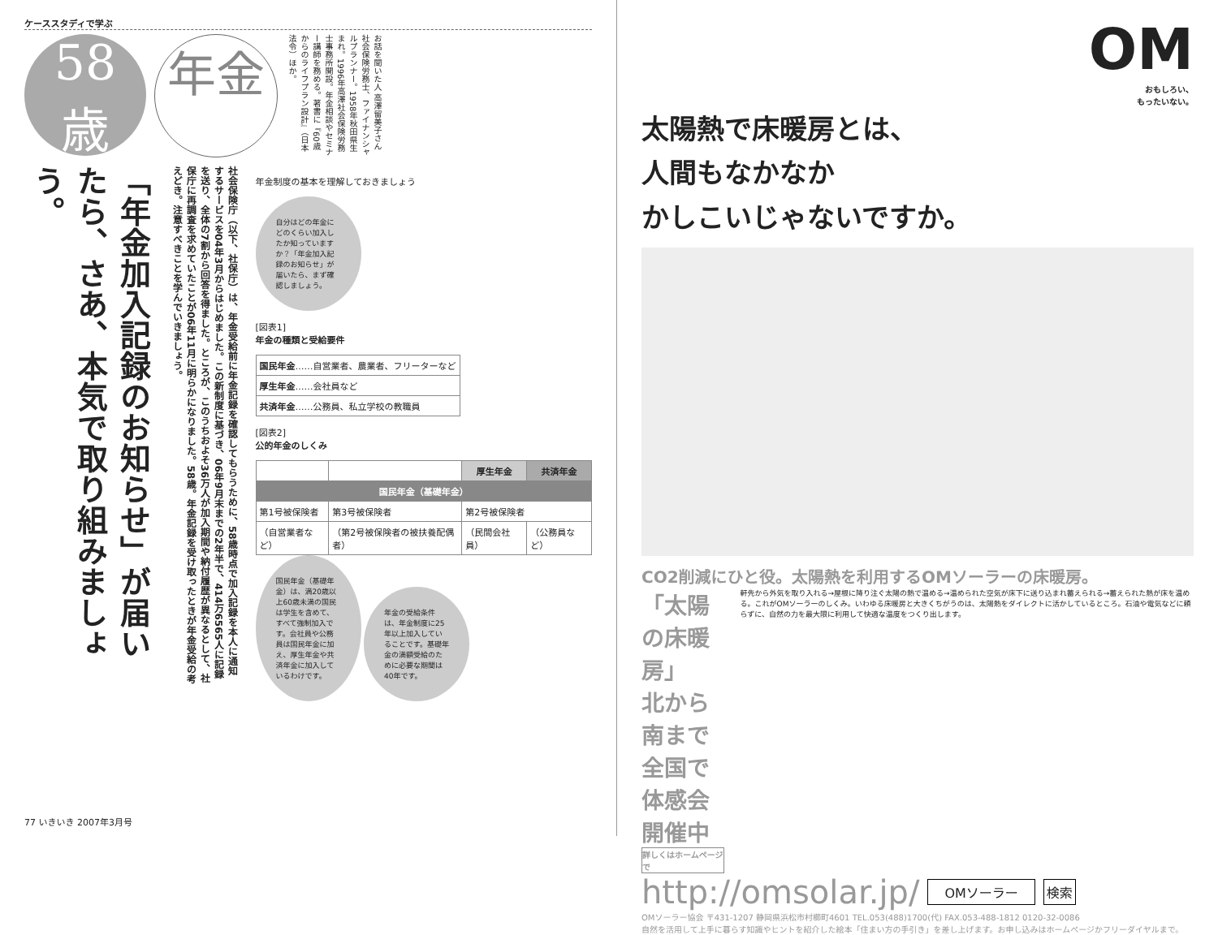ケーススタディで学ぶ
58
歳
年金
お話を聞いた人 高澤留美子さん 社会保険労務士、ファイナンシャルプランナー。1958年秋田県生まれ。1996年高澤社会保険労務士事務所開設。年金相談やセミナー講師を務める。著書に『60歳からのライフプラン設計』（日本法令）ほか。
「年金加入記録のお知らせ」が届いたら、さあ、本気で取り組みましょう。
社会保険庁（以下、社保庁）は、年金受給前に年金記録を確認してもらうために、58歳時点で加入記録を本人に通知するサービスを04年3月からはじめました。この新制度に基づき、06年9月末までの2年半で、414万6565人に記録を送り、全体の7割から回答を得ました。ところが、このうちおよそ36万人が加入期間や納付履歴が異なるとして、社保庁に再調査を求めていたことが06年11月に明らかになりました。58歳。年金記録を受け取ったときが年金受給の考えどき。注意すべきことを学んでいきましょう。
年金制度の基本を理解しておきましょう
自分はどの年金にどのくらい加入したか知っていますか？「年金加入記録のお知らせ」が届いたら、まず確認しましょう。
[図表1]
年金の種類と受給要件
| 国民年金 ……自営業者、農業者、フリーターなど |
| 厚生年金 ……会社員など |
| 共済年金 ……公務員、私立学校の教職員 |
[図表2]
公的年金のしくみ
| | | 厚生年金 | 共済年金 |
| 国民年金（基礎年金） | | | |
| 第1号被保険者 | 第3号被保険者 | 第2号被保険者 | |
| （自営業者など） | （第2号被保険者の被扶養配偶者） | （民間会社員） | （公務員など） |
国民年金（基礎年金）は、満20歳以上60歳未満の国民は学生を含めて、すべて強制加入です。会社員や公務員は国民年金に加え、厚生年金や共済年金に加入しているわけです。
年金の受給条件は、年金制度に25年以上加入していることです。基礎年金の満額受給のために必要な期間は40年です。
77 いきいき 2007年3月号
OM
おもしろい、
もったいない。
太陽熱で床暖房とは、
人間もなかなか
かしこいじゃないですか。
CO2削減にひと役。太陽熱を利用するOMソーラーの床暖房。
「太陽の床暖房」
北から南まで全国で
体感会開催中
詳しくはホームページで
軒先から外気を取り入れる→屋根に降り注ぐ太陽の熱で温める→温められた空気が床下に送り込まれ蓄えられる→蓄えられた熱が床を温める。これがOMソーラーのしくみ。いわゆる床暖房と大きくちがうのは、太陽熱をダイレクトに活かしているところ。石油や電気などに頼らずに、自然の力を最大限に利用して快適な温度をつくり出します。
http://omsolar.jp/ OMソーラー 検索
OMソーラー協会 〒431-1207 静岡県浜松市村櫛町4601 TEL.053(488)1700(代) FAX.053-488-1812 0120-32-0086
自然を活用して上手に暮らす知識やヒントを紹介した絵本「住まい方の手引き」を差し上げます。お申し込みはホームページかフリーダイヤルまで。